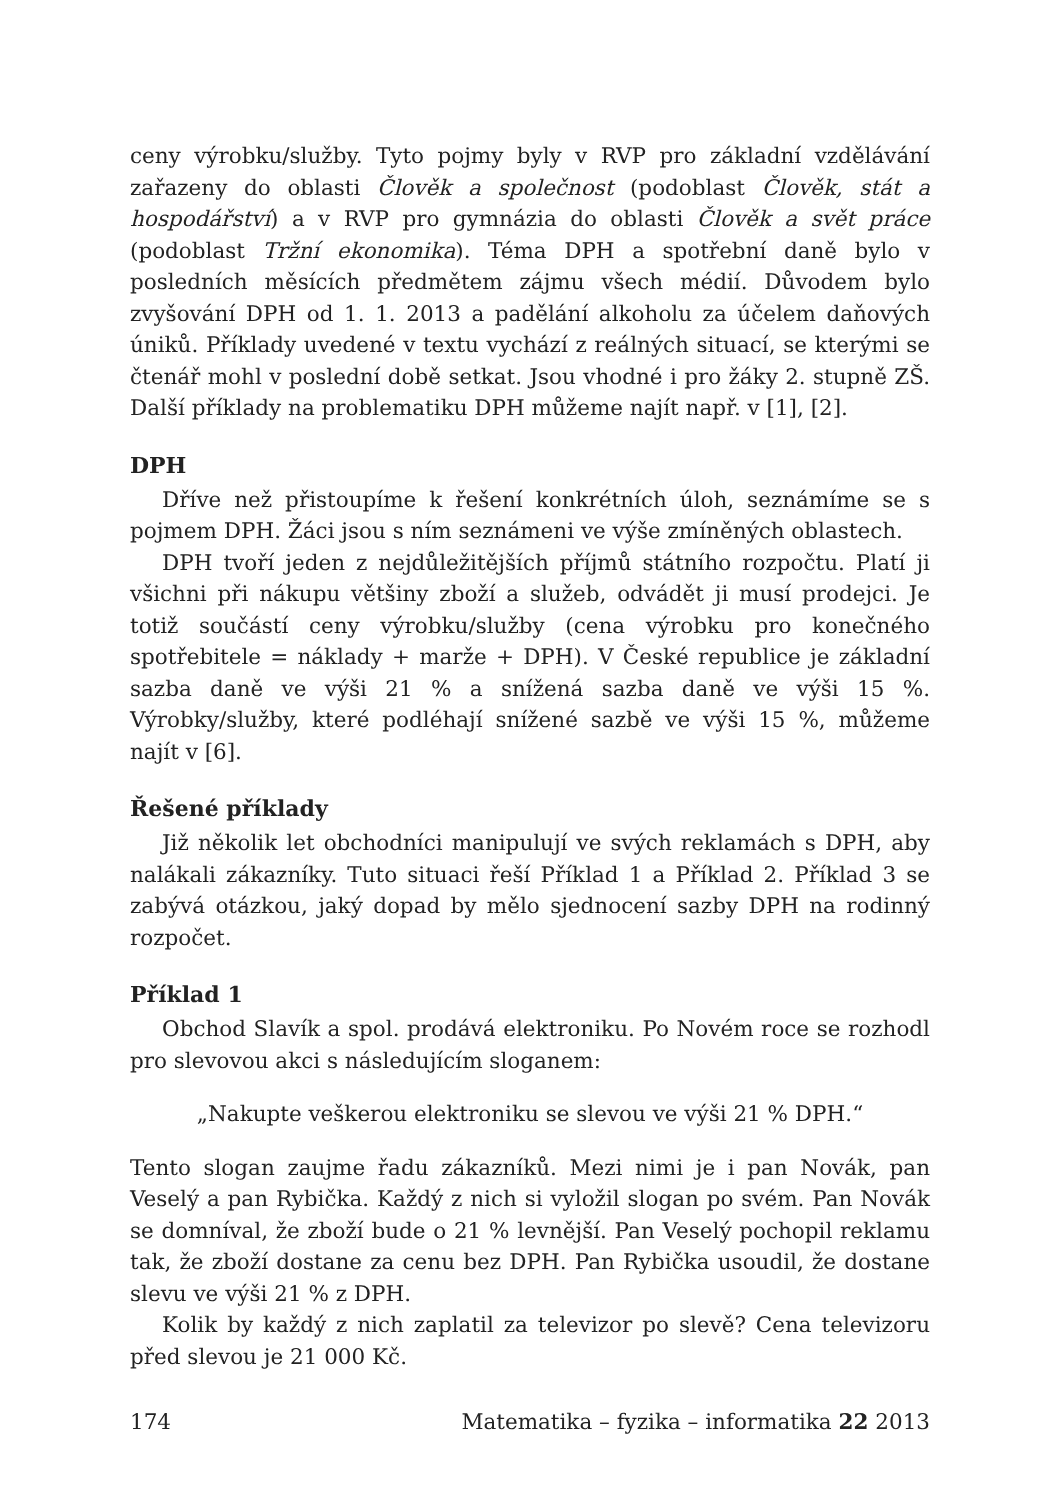ceny výrobku/služby. Tyto pojmy byly v RVP pro základní vzdělávání zařazeny do oblasti Člověk a společnost (podoblast Člověk, stát a hospodářství) a v RVP pro gymnázia do oblasti Člověk a svět práce (podoblast Tržní ekonomika). Téma DPH a spotřební daně bylo v posledních měsících předmětem zájmu všech médií. Důvodem bylo zvyšování DPH od 1. 1. 2013 a padělání alkoholu za účelem daňových úniků. Příklady uvedené v textu vychází z reálných situací, se kterými se čtenář mohl v poslední době setkat. Jsou vhodné i pro žáky 2. stupně ZŠ. Další příklady na problematiku DPH můžeme najít např. v [1], [2].
DPH
Dříve než přistoupíme k řešení konkrétních úloh, seznámíme se s pojmem DPH. Žáci jsou s ním seznámeni ve výše zmíněných oblastech.
DPH tvoří jeden z nejdůležitějších příjmů státního rozpočtu. Platí ji všichni při nákupu většiny zboží a služeb, odvádět ji musí prodejci. Je totiž součástí ceny výrobku/služby (cena výrobku pro konečného spotřebitele = náklady + marže + DPH). V České republice je základní sazba daně ve výši 21 % a snížená sazba daně ve výši 15 %. Výrobky/služby, které podléhají snížené sazbě ve výši 15 %, můžeme najít v [6].
Řešené příklady
Již několik let obchodníci manipulují ve svých reklamách s DPH, aby nalákali zákazníky. Tuto situaci řeší Příklad 1 a Příklad 2. Příklad 3 se zabývá otázkou, jaký dopad by mělo sjednocení sazby DPH na rodinný rozpočet.
Příklad 1
Obchod Slavík a spol. prodává elektroniku. Po Novém roce se rozhodl pro slevovou akci s následujícím sloganem:
„Nakupte veškerou elektroniku se slevou ve výši 21 % DPH.“
Tento slogan zaujme řadu zákazníků. Mezi nimi je i pan Novák, pan Veselý a pan Rybička. Každý z nich si vyložil slogan po svém. Pan Novák se domníval, že zboží bude o 21 % levnější. Pan Veselý pochopil reklamu tak, že zboží dostane za cenu bez DPH. Pan Rybička usoudil, že dostane slevu ve výši 21 % z DPH.
Kolik by každý z nich zaplatil za televizor po slevě? Cena televizoru před slevou je 21 000 Kč.
174 Matematika – fyzika – informatika 22 2013